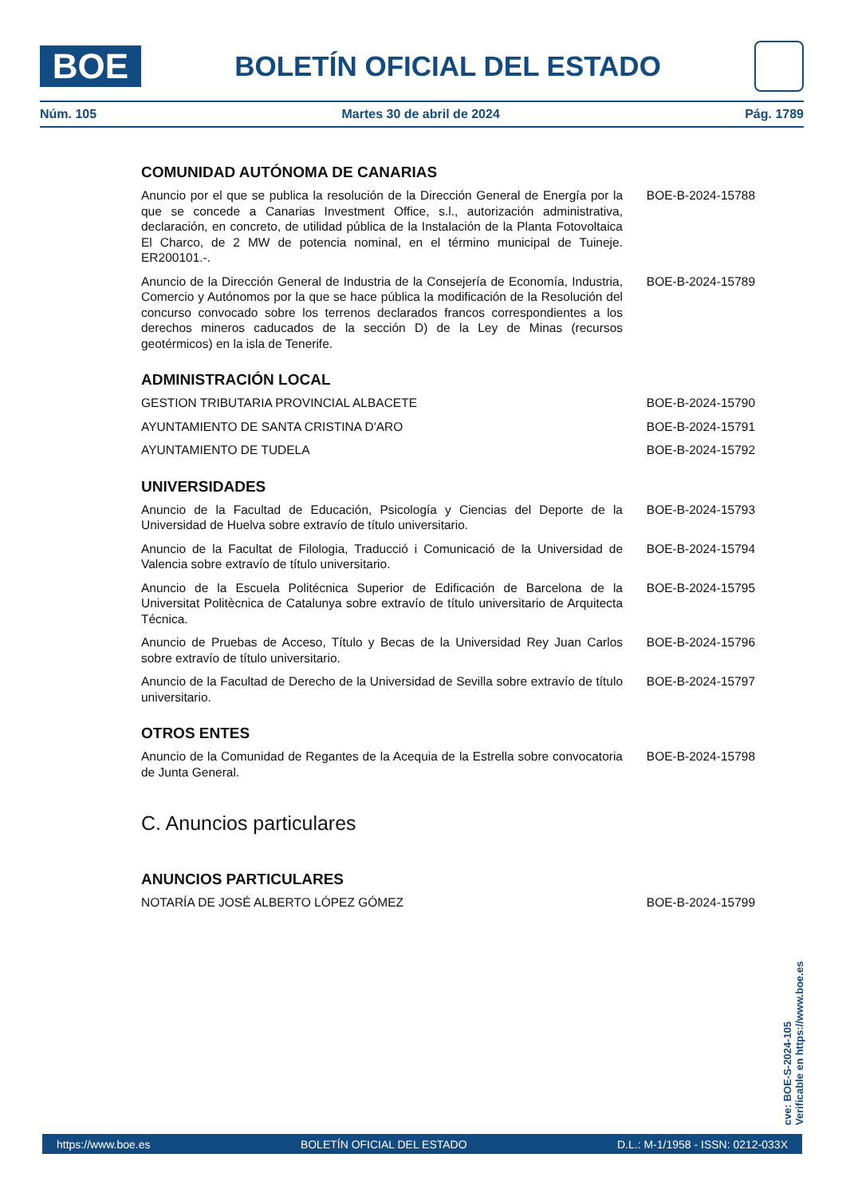BOE
BOLETÍN OFICIAL DEL ESTADO
Núm. 105 Martes 30 de abril de 2024 Pág. 1789
COMUNIDAD AUTÓNOMA DE CANARIAS
Anuncio por el que se publica la resolución de la Dirección General de Energía por la que se concede a Canarias Investment Office, s.l., autorización administrativa, declaración, en concreto, de utilidad pública de la Instalación de la Planta Fotovoltaica El Charco, de 2 MW de potencia nominal, en el término municipal de Tuineje. ER200101.-.
BOE-B-2024-15788
Anuncio de la Dirección General de Industria de la Consejería de Economía, Industria, Comercio y Autónomos por la que se hace pública la modificación de la Resolución del concurso convocado sobre los terrenos declarados francos correspondientes a los derechos mineros caducados de la sección D) de la Ley de Minas (recursos geotérmicos) en la isla de Tenerife.
BOE-B-2024-15789
ADMINISTRACIÓN LOCAL
GESTION TRIBUTARIA PROVINCIAL ALBACETE BOE-B-2024-15790
AYUNTAMIENTO DE SANTA CRISTINA D'ARO BOE-B-2024-15791
AYUNTAMIENTO DE TUDELA BOE-B-2024-15792
UNIVERSIDADES
Anuncio de la Facultad de Educación, Psicología y Ciencias del Deporte de la Universidad de Huelva sobre extravío de título universitario.
BOE-B-2024-15793
Anuncio de la Facultat de Filologia, Traducció i Comunicació de la Universidad de Valencia sobre extravío de título universitario.
BOE-B-2024-15794
Anuncio de la Escuela Politécnica Superior de Edificación de Barcelona de la Universitat Politècnica de Catalunya sobre extravío de título universitario de Arquitecta Técnica.
BOE-B-2024-15795
Anuncio de Pruebas de Acceso, Título y Becas de la Universidad Rey Juan Carlos sobre extravío de título universitario.
BOE-B-2024-15796
Anuncio de la Facultad de Derecho de la Universidad de Sevilla sobre extravío de título universitario.
BOE-B-2024-15797
OTROS ENTES
Anuncio de la Comunidad de Regantes de la Acequia de la Estrella sobre convocatoria de Junta General.
BOE-B-2024-15798
C. Anuncios particulares
ANUNCIOS PARTICULARES
NOTARÍA DE JOSÉ ALBERTO LÓPEZ GÓMEZ BOE-B-2024-15799
cve: BOE-S-2024-105
Verificable en https://www.boe.es
https://www.boe.es BOLETÍN OFICIAL DEL ESTADO D.L.: M-1/1958 - ISSN: 0212-033X